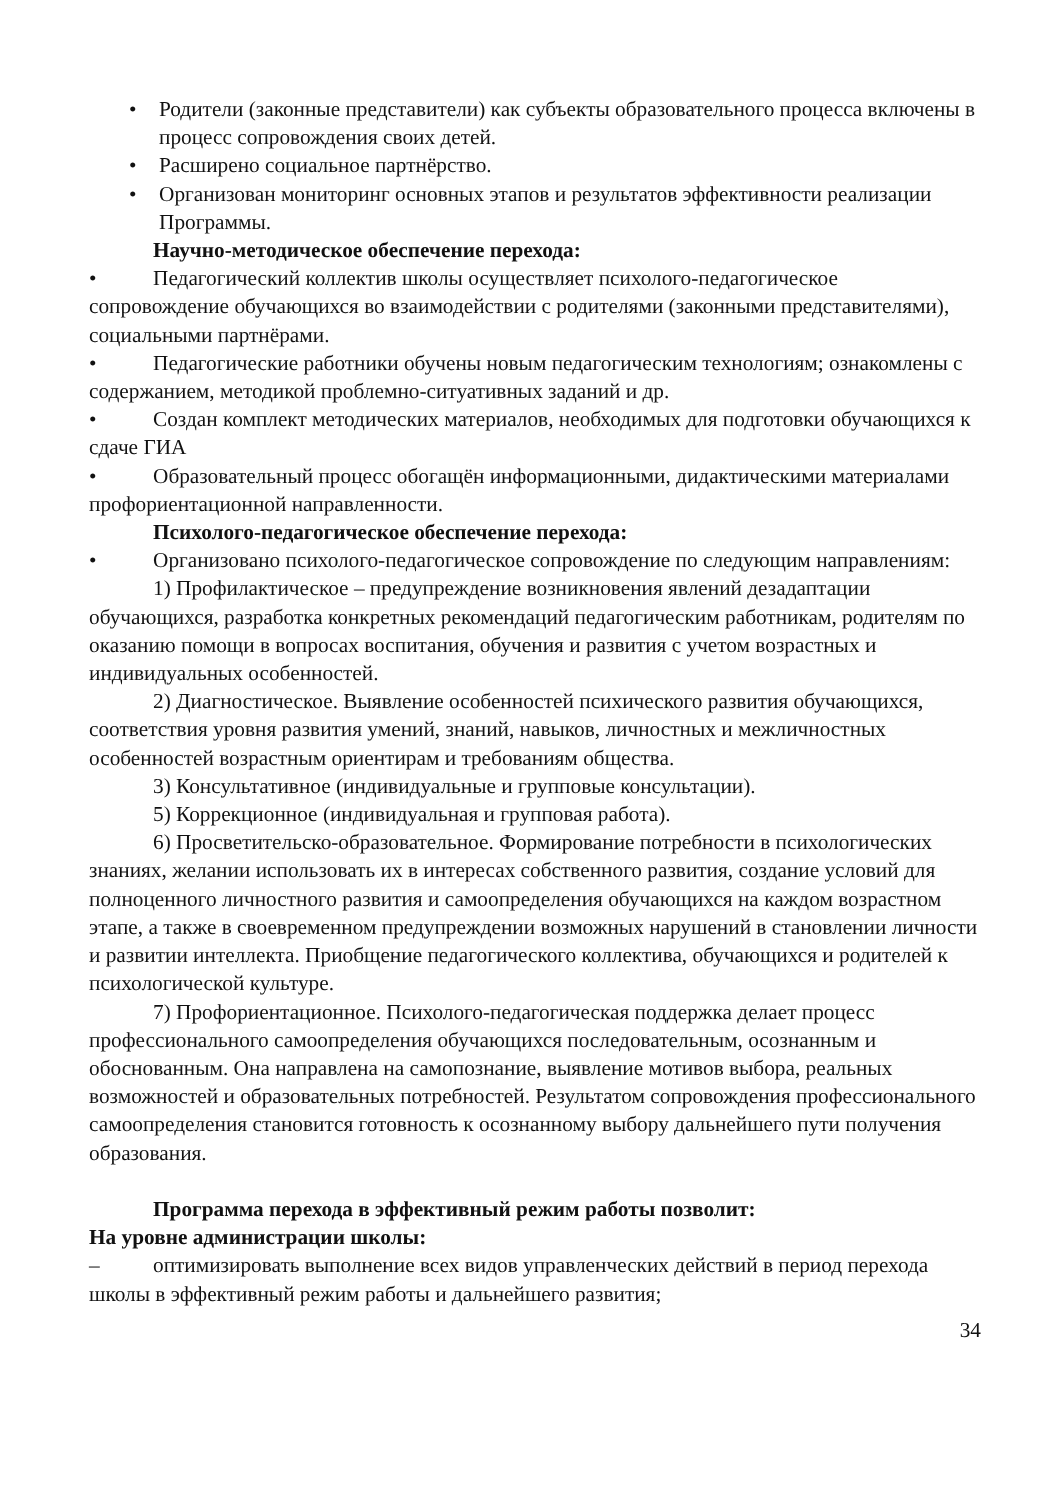• Родители (законные представители) как субъекты образовательного процесса включены в процесс сопровождения своих детей.
• Расширено социальное партнёрство.
• Организован мониторинг основных этапов и результатов эффективности реализации Программы.
Научно-методическое обеспечение перехода:
• Педагогический коллектив школы осуществляет психолого-педагогическое сопровождение обучающихся во взаимодействии с родителями (законными представителями), социальными партнёрами.
• Педагогические работники обучены новым педагогическим технологиям; ознакомлены с содержанием, методикой проблемно-ситуативных заданий и др.
• Создан комплект методических материалов, необходимых для подготовки обучающихся к сдаче ГИА
• Образовательный процесс обогащён информационными, дидактическими материалами профориентационной направленности.
Психолого-педагогическое обеспечение перехода:
• Организовано психолого-педагогическое сопровождение по следующим направлениям:
1) Профилактическое – предупреждение возникновения явлений дезадаптации обучающихся, разработка конкретных рекомендаций педагогическим работникам, родителям по оказанию помощи в вопросах воспитания, обучения и развития с учетом возрастных и индивидуальных особенностей.
2) Диагностическое. Выявление особенностей психического развития обучающихся, соответствия уровня развития умений, знаний, навыков, личностных и межличностных особенностей возрастным ориентирам и требованиям общества.
3) Консультативное (индивидуальные и групповые консультации).
5) Коррекционное (индивидуальная и групповая работа).
6) Просветительско-образовательное. Формирование потребности в психологических знаниях, желании использовать их в интересах собственного развития, создание условий для полноценного личностного развития и самоопределения обучающихся на каждом возрастном этапе, а также в своевременном предупреждении возможных нарушений в становлении личности и развитии интеллекта. Приобщение педагогического коллектива, обучающихся и родителей к психологической культуре.
7) Профориентационное. Психолого-педагогическая поддержка делает процесс профессионального самоопределения обучающихся последовательным, осознанным и обоснованным. Она направлена на самопознание, выявление мотивов выбора, реальных возможностей и образовательных потребностей. Результатом сопровождения профессионального самоопределения становится готовность к осознанному выбору дальнейшего пути получения образования.
Программа перехода в эффективный режим работы позволит:
На уровне администрации школы:
– оптимизировать выполнение всех видов управленческих действий в период перехода школы в эффективный режим работы и дальнейшего развития;
34